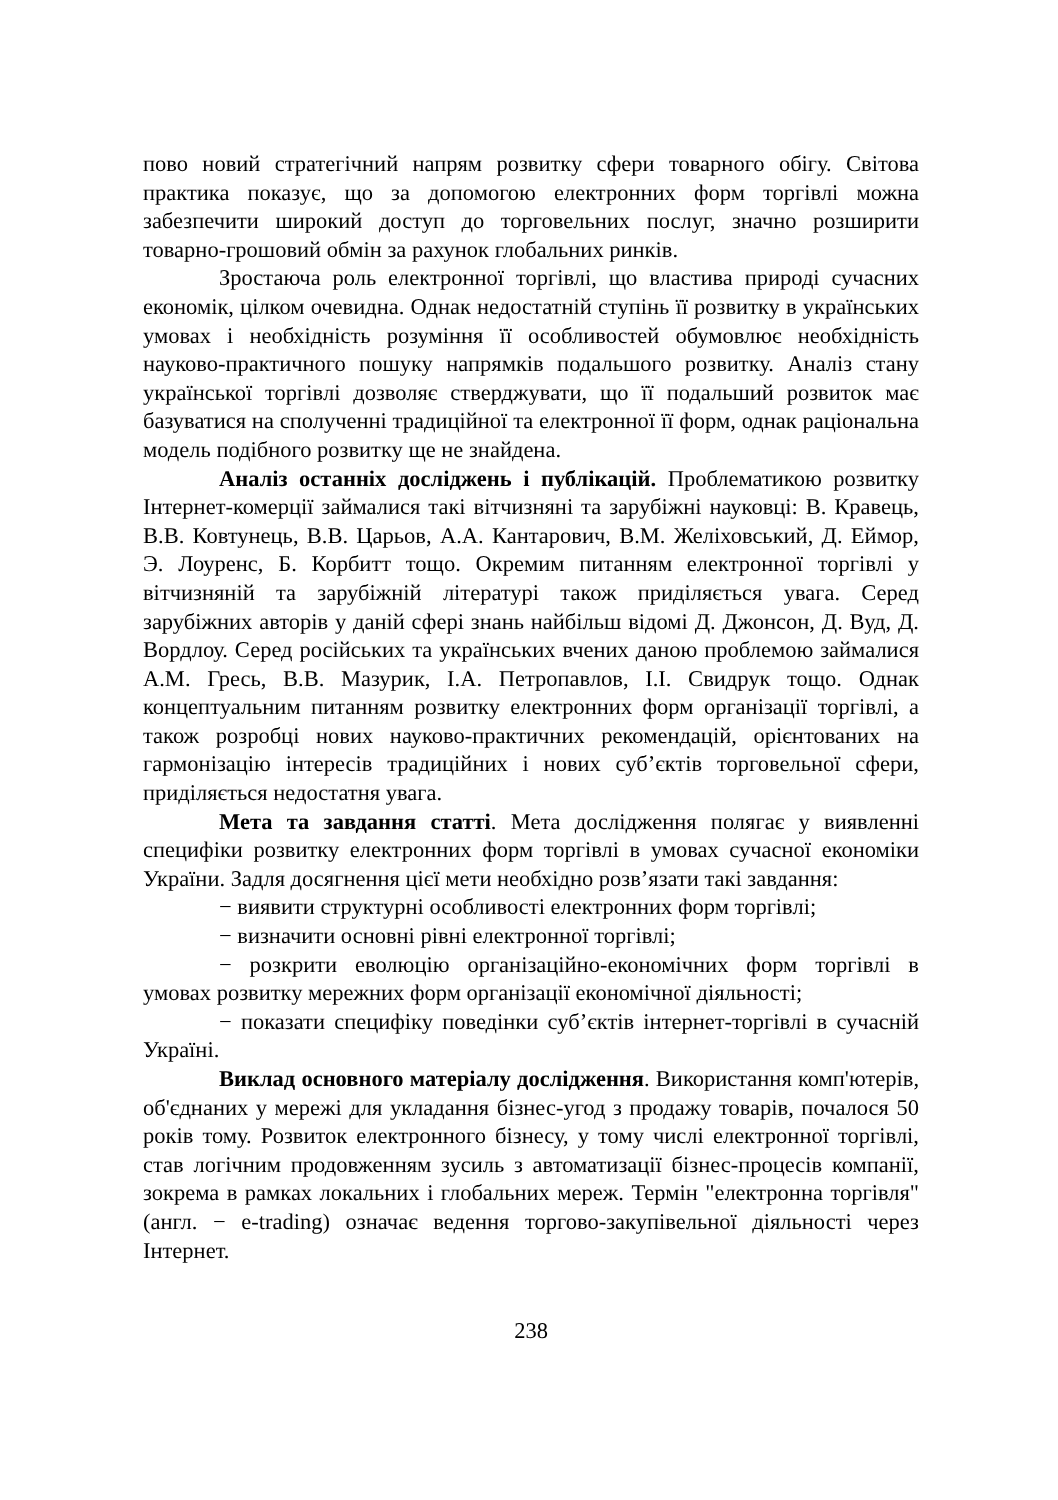пово новий стратегічний напрям розвитку сфери товарного обігу. Світова практика показує, що за допомогою електронних форм торгівлі можна забезпечити широкий доступ до торговельних послуг, значно розширити товарно-грошовий обмін за рахунок глобальних ринків.
Зростаюча роль електронної торгівлі, що властива природі сучасних економік, цілком очевидна. Однак недостатній ступінь її розвитку в українських умовах і необхідність розуміння її особливостей обумовлює необхідність науково-практичного пошуку напрямків подальшого розвитку. Аналіз стану української торгівлі дозволяє стверджувати, що її подальший розвиток має базуватися на сполученні традиційної та електронної її форм, однак раціональна модель подібного розвитку ще не знайдена.
Аналіз останніх досліджень і публікацій. Проблематикою розвитку Інтернет-комерції займалися такі вітчизняні та зарубіжні науковці: В. Кравець, В.В. Ковтунець, В.В. Царьов, А.А. Кантарович, В.М. Желіховський, Д. Еймор, Э. Лоуренс, Б. Корбитт тощо. Окремим питанням електронної торгівлі у вітчизняній та зарубіжній літературі також приділяється увага. Серед зарубіжних авторів у даній сфері знань найбільш відомі Д. Джонсон, Д. Вуд, Д. Вордлоу. Серед російських та українських вчених даною проблемою займалися А.М. Гресь, В.В. Мазурик, І.А. Петропавлов, І.І. Свидрук тощо. Однак концептуальним питанням розвитку електронних форм організації торгівлі, а також розробці нових науково-практичних рекомендацій, орієнтованих на гармонізацію інтересів традиційних і нових суб’єктів торговельної сфери, приділяється недостатня увага.
Мета та завдання статті. Мета дослідження полягає у виявленні специфіки розвитку електронних форм торгівлі в умовах сучасної економіки України. Задля досягнення цієї мети необхідно розв’язати такі завдання:
− виявити структурні особливості електронних форм торгівлі;
− визначити основні рівні електронної торгівлі;
− розкрити еволюцію організаційно-економічних форм торгівлі в умовах розвитку мережних форм організації економічної діяльності;
− показати специфіку поведінки суб’єктів інтернет-торгівлі в сучасній Україні.
Виклад основного матеріалу дослідження. Використання комп'ютерів, об'єднаних у мережі для укладання бізнес-угод з продажу товарів, почалося 50 років тому. Розвиток електронного бізнесу, у тому числі електронної торгівлі, став логічним продовженням зусиль з автоматизації бізнес-процесів компанії, зокрема в рамках локальних і глобальних мереж. Термін "електронна торгівля" (англ. − e-trading) означає ведення торгово-закупівельної діяльності через Інтернет.
238